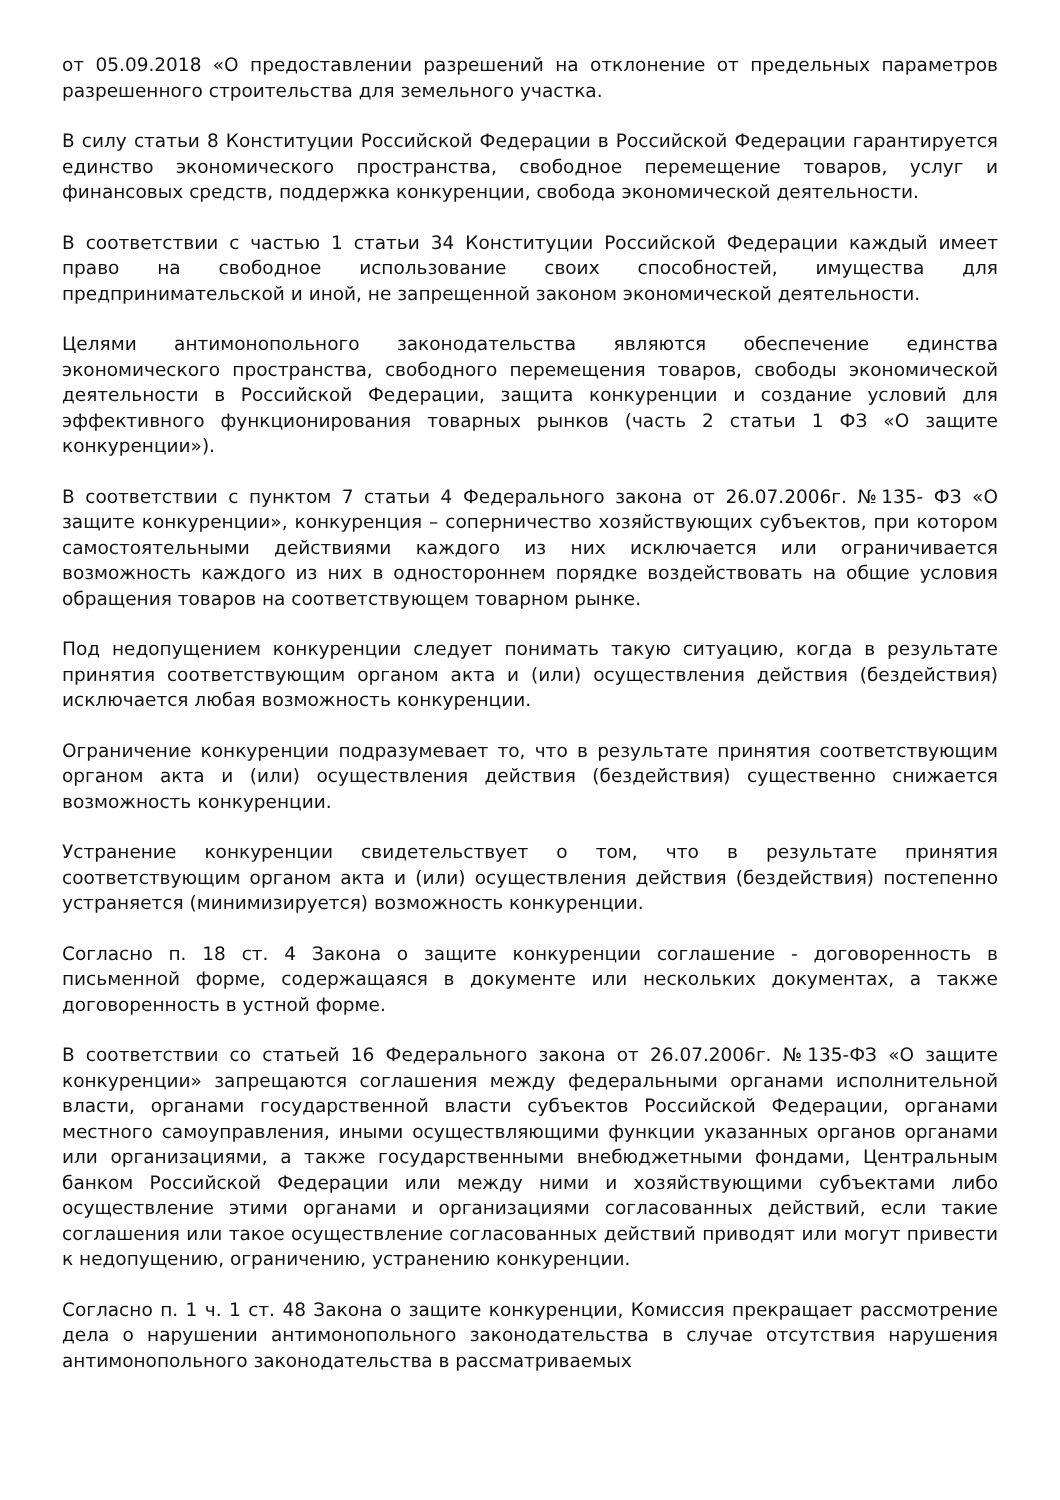от 05.09.2018 «О предоставлении разрешений на отклонение от предельных параметров разрешенного строительства для земельного участка.
В силу статьи 8 Конституции Российской Федерации в Российской Федерации гарантируется единство экономического пространства, свободное перемещение товаров, услуг и финансовых средств, поддержка конкуренции, свобода экономической деятельности.
В соответствии с частью 1 статьи 34 Конституции Российской Федерации каждый имеет право на свободное использование своих способностей, имущества для предпринимательской и иной, не запрещенной законом экономической деятельности.
Целями антимонопольного законодательства являются обеспечение единства экономического пространства, свободного перемещения товаров, свободы экономической деятельности в Российской Федерации, защита конкуренции и создание условий для эффективного функционирования товарных рынков (часть 2 статьи 1 ФЗ «О защите конкуренции»).
В соответствии с пунктом 7 статьи 4 Федерального закона от 26.07.2006г. №135- ФЗ «О защите конкуренции», конкуренция – соперничество хозяйствующих субъектов, при котором самостоятельными действиями каждого из них исключается или ограничивается возможность каждого из них в одностороннем порядке воздействовать на общие условия обращения товаров на соответствующем товарном рынке.
Под недопущением конкуренции следует понимать такую ситуацию, когда в результате принятия соответствующим органом акта и (или) осуществления действия (бездействия) исключается любая возможность конкуренции.
Ограничение конкуренции подразумевает то, что в результате принятия соответствующим органом акта и (или) осуществления действия (бездействия) существенно снижается возможность конкуренции.
Устранение конкуренции свидетельствует о том, что в результате принятия соответствующим органом акта и (или) осуществления действия (бездействия) постепенно устраняется (минимизируется) возможность конкуренции.
Согласно п. 18 ст. 4 Закона о защите конкуренции соглашение - договоренность в письменной форме, содержащаяся в документе или нескольких документах, а также договоренность в устной форме.
В соответствии со статьей 16 Федерального закона от 26.07.2006г. №135-ФЗ «О защите конкуренции» запрещаются соглашения между федеральными органами исполнительной власти, органами государственной власти субъектов Российской Федерации, органами местного самоуправления, иными осуществляющими функции указанных органов органами или организациями, а также государственными внебюджетными фондами, Центральным банком Российской Федерации или между ними и хозяйствующими субъектами либо осуществление этими органами и организациями согласованных действий, если такие соглашения или такое осуществление согласованных действий приводят или могут привести к недопущению, ограничению, устранению конкуренции.
Согласно п. 1 ч. 1 ст. 48 Закона о защите конкуренции, Комиссия прекращает рассмотрение дела о нарушении антимонопольного законодательства в случае отсутствия нарушения антимонопольного законодательства в рассматриваемых